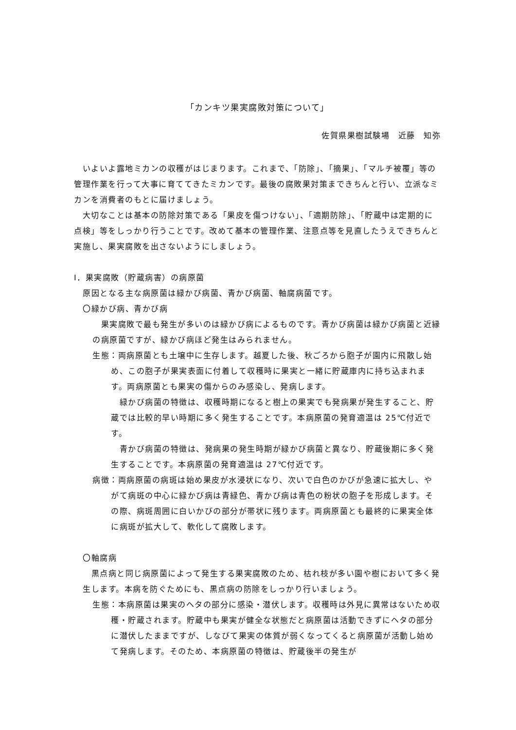「カンキツ果実腐敗対策について」
佐賀県果樹試験場　近藤　知弥
　いよいよ露地ミカンの収穫がはじまります。これまで、「防除」、「摘果」、「マルチ被覆」等の管理作業を行って大事に育ててきたミカンです。最後の腐敗果対策まできちんと行い、立派なミカンを消費者のもとに届けましょう。
　大切なことは基本の防除対策である「果皮を傷つけない」、「適期防除」、「貯蔵中は定期的に点検」等をしっかり行うことです。改めて基本の管理作業、注意点等を見直したうえできちんと実施し、果実腐敗を出さないようにしましょう。
Ⅰ．果実腐敗（貯蔵病害）の病原菌
原因となる主な病原菌は緑かび病菌、青かび病菌、軸腐病菌です。
〇緑かび病、青かび病
　果実腐敗で最も発生が多いのは緑かび病によるものです。青かび病菌は緑かび病菌と近縁の病原菌ですが、緑かび病ほど発生はみられません。
生態：両病原菌とも土壌中に生存します。越夏した後、秋ごろから胞子が園内に飛散し始め、この胞子が果実表面に付着して収穫時に果実と一緒に貯蔵庫内に持ち込まれます。両病原菌とも果実の傷からのみ感染し、発病します。
　緑かび病菌の特徴は、収穫時期になると樹上の果実でも発病果が発生すること、貯蔵では比較的早い時期に多く発生することです。本病原菌の発育適温は 25℃付近です。
　青かび病菌の特徴は、発病果の発生時期が緑かび病菌と異なり、貯蔵後期に多く発生することです。本病原菌の発育適温は 27℃付近です。
病徴：両病原菌の病斑は始め果皮が水浸状になり、次いで白色のかびが急速に拡大し、やがて病斑の中心に緑かび病は青緑色、青かび病は青色の粉状の胞子を形成します。その際、病斑周囲に白いかびの部分が帯状に残ります。両病原菌とも最終的に果実全体に病斑が拡大して、軟化して腐敗します。
〇軸腐病
　黒点病と同じ病原菌によって発生する果実腐敗のため、枯れ枝が多い園や樹において多く発生します。本病を防ぐためにも、黒点病の防除をしっかり行いましょう。
生態：本病原菌は果実のヘタの部分に感染・潜伏します。収穫時は外見に異常はないため収穫・貯蔵されます。貯蔵中も果実が健全な状態だと病原菌は活動できずにヘタの部分に潜伏したままですが、しなびて果実の体質が弱くなってくると病原菌が活動し始めて発病します。そのため、本病原菌の特徴は、貯蔵後半の発生が